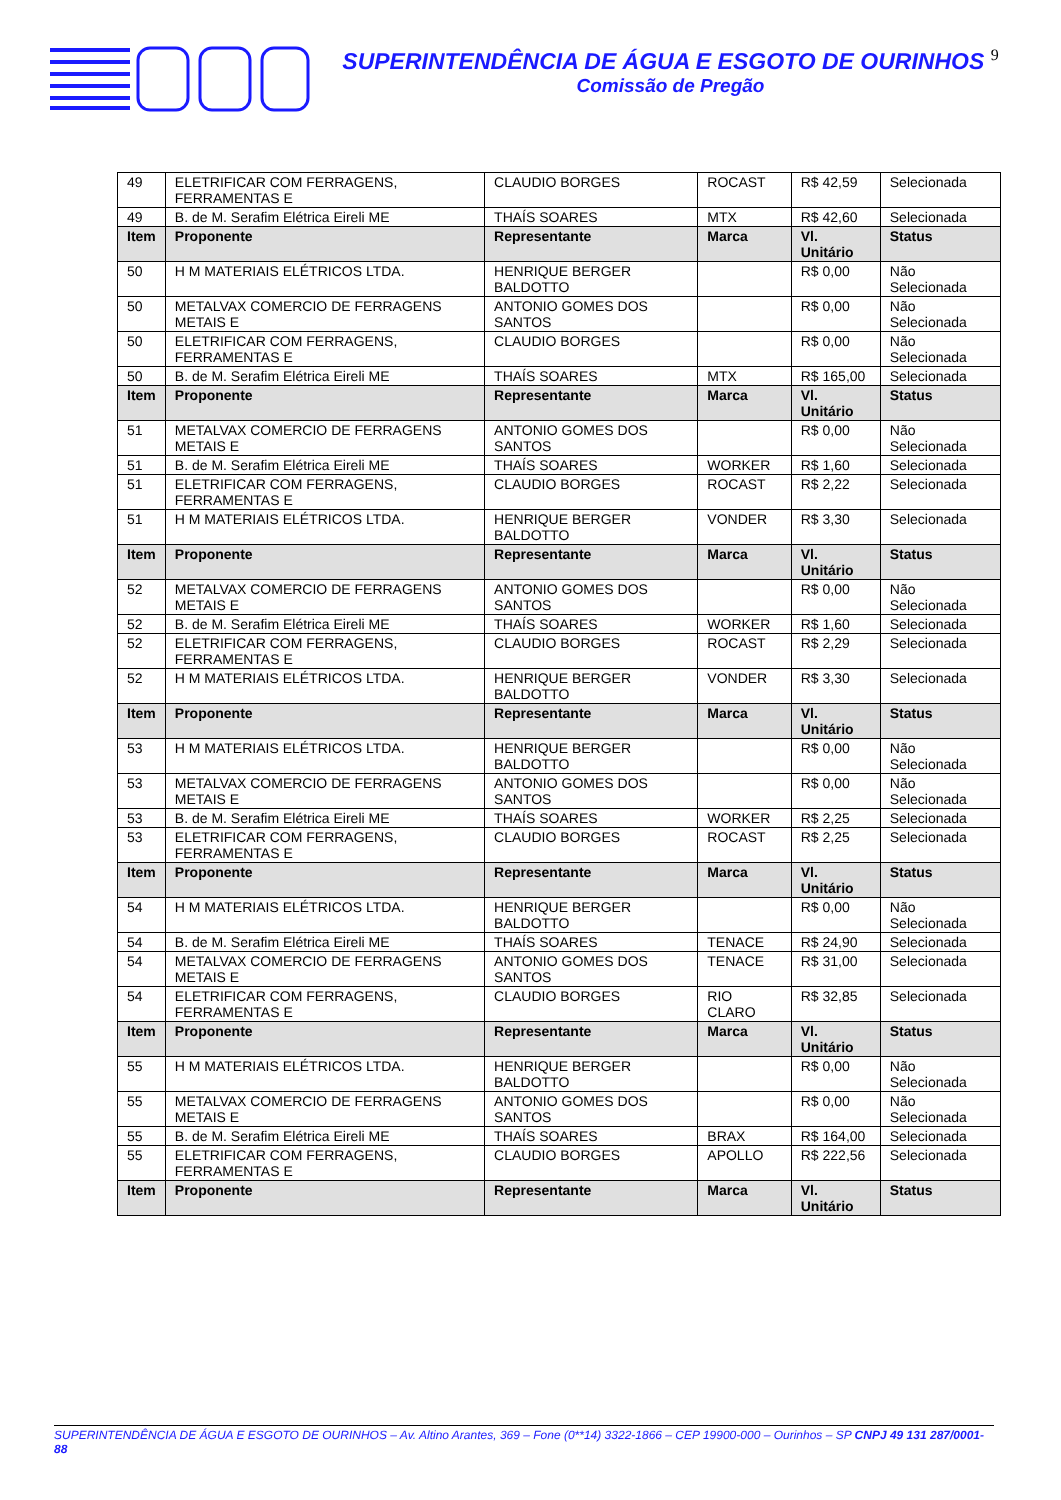SUPERINTENDÊNCIA DE ÁGUA E ESGOTO DE OURINHOS 9
Comissão de Pregão
| 49 | ELETRIFICAR COM FERRAGENS, FERRAMENTAS E | CLAUDIO BORGES | ROCAST | R$ 42,59 | Selecionada |
| 49 | B. de M. Serafim Elétrica Eireli ME | THAÍS SOARES | MTX | R$ 42,60 | Selecionada |
| Item | Proponente | Representante | Marca | Vl. Unitário | Status |
| 50 | H M MATERIAIS ELÉTRICOS LTDA. | HENRIQUE BERGER BALDOTTO | | R$ 0,00 | Não Selecionada |
| 50 | METALVAX COMERCIO DE FERRAGENS METAIS E | ANTONIO GOMES DOS SANTOS | | R$ 0,00 | Não Selecionada |
| 50 | ELETRIFICAR COM FERRAGENS, FERRAMENTAS E | CLAUDIO BORGES | | R$ 0,00 | Não Selecionada |
| 50 | B. de M. Serafim Elétrica Eireli ME | THAÍS SOARES | MTX | R$ 165,00 | Selecionada |
| Item | Proponente | Representante | Marca | Vl. Unitário | Status |
| 51 | METALVAX COMERCIO DE FERRAGENS METAIS E | ANTONIO GOMES DOS SANTOS | | R$ 0,00 | Não Selecionada |
| 51 | B. de M. Serafim Elétrica Eireli ME | THAÍS SOARES | WORKER | R$ 1,60 | Selecionada |
| 51 | ELETRIFICAR COM FERRAGENS, FERRAMENTAS E | CLAUDIO BORGES | ROCAST | R$ 2,22 | Selecionada |
| 51 | H M MATERIAIS ELÉTRICOS LTDA. | HENRIQUE BERGER BALDOTTO | VONDER | R$ 3,30 | Selecionada |
| Item | Proponente | Representante | Marca | Vl. Unitário | Status |
| 52 | METALVAX COMERCIO DE FERRAGENS METAIS E | ANTONIO GOMES DOS SANTOS | | R$ 0,00 | Não Selecionada |
| 52 | B. de M. Serafim Elétrica Eireli ME | THAÍS SOARES | WORKER | R$ 1,60 | Selecionada |
| 52 | ELETRIFICAR COM FERRAGENS, FERRAMENTAS E | CLAUDIO BORGES | ROCAST | R$ 2,29 | Selecionada |
| 52 | H M MATERIAIS ELÉTRICOS LTDA. | HENRIQUE BERGER BALDOTTO | VONDER | R$ 3,30 | Selecionada |
| Item | Proponente | Representante | Marca | Vl. Unitário | Status |
| 53 | H M MATERIAIS ELÉTRICOS LTDA. | HENRIQUE BERGER BALDOTTO | | R$ 0,00 | Não Selecionada |
| 53 | METALVAX COMERCIO DE FERRAGENS METAIS E | ANTONIO GOMES DOS SANTOS | | R$ 0,00 | Não Selecionada |
| 53 | B. de M. Serafim Elétrica Eireli ME | THAÍS SOARES | WORKER | R$ 2,25 | Selecionada |
| 53 | ELETRIFICAR COM FERRAGENS, FERRAMENTAS E | CLAUDIO BORGES | ROCAST | R$ 2,25 | Selecionada |
| Item | Proponente | Representante | Marca | Vl. Unitário | Status |
| 54 | H M MATERIAIS ELÉTRICOS LTDA. | HENRIQUE BERGER BALDOTTO | | R$ 0,00 | Não Selecionada |
| 54 | B. de M. Serafim Elétrica Eireli ME | THAÍS SOARES | TENACE | R$ 24,90 | Selecionada |
| 54 | METALVAX COMERCIO DE FERRAGENS METAIS E | ANTONIO GOMES DOS SANTOS | TENACE | R$ 31,00 | Selecionada |
| 54 | ELETRIFICAR COM FERRAGENS, FERRAMENTAS E | CLAUDIO BORGES | RIO CLARO | R$ 32,85 | Selecionada |
| Item | Proponente | Representante | Marca | Vl. Unitário | Status |
| 55 | H M MATERIAIS ELÉTRICOS LTDA. | HENRIQUE BERGER BALDOTTO | | R$ 0,00 | Não Selecionada |
| 55 | METALVAX COMERCIO DE FERRAGENS METAIS E | ANTONIO GOMES DOS SANTOS | | R$ 0,00 | Não Selecionada |
| 55 | B. de M. Serafim Elétrica Eireli ME | THAÍS SOARES | BRAX | R$ 164,00 | Selecionada |
| 55 | ELETRIFICAR COM FERRAGENS, FERRAMENTAS E | CLAUDIO BORGES | APOLLO | R$ 222,56 | Selecionada |
| Item | Proponente | Representante | Marca | Vl. Unitário | Status |
SUPERINTENDÊNCIA DE ÁGUA E ESGOTO DE OURINHOS – Av. Altino Arantes, 369 – Fone (0**14) 3322-1866 – CEP 19900-000 – Ourinhos – SP CNPJ 49 131 287/0001-88